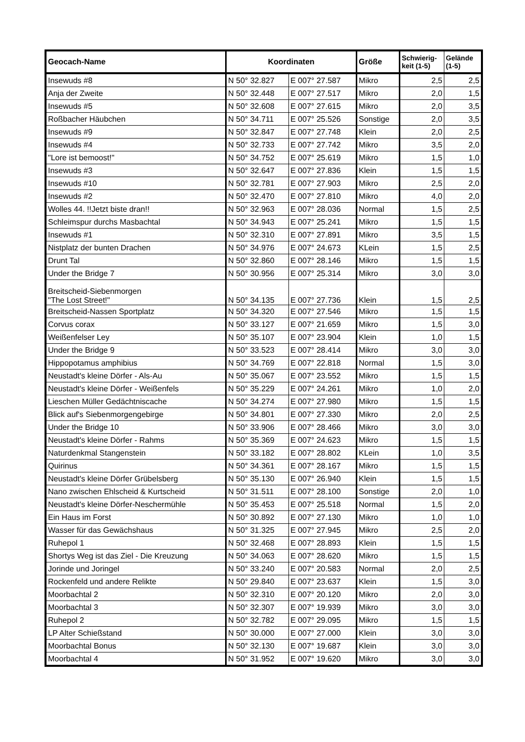| Geocach-Name | Koordinaten | | Größe | Schwierig-keit (1-5) | Gelände (1-5) |
| --- | --- | --- | --- | --- | --- |
| Insewuds #8 | N 50° 32.827 | E 007° 27.587 | Mikro | 2,5 | 2,5 |
| Anja der Zweite | N 50° 32.448 | E 007° 27.517 | Mikro | 2,0 | 1,5 |
| Insewuds #5 | N 50° 32.608 | E 007° 27.615 | Mikro | 2,0 | 3,5 |
| Roßbacher Häubchen | N 50° 34.711 | E 007° 25.526 | Sonstige | 2,0 | 3,5 |
| Insewuds #9 | N 50° 32.847 | E 007° 27.748 | Klein | 2,0 | 2,5 |
| Insewuds #4 | N 50° 32.733 | E 007° 27.742 | Mikro | 3,5 | 2,0 |
| "Lore ist bemoost!" | N 50° 34.752 | E 007° 25.619 | Mikro | 1,5 | 1,0 |
| Insewuds #3 | N 50° 32.647 | E 007° 27.836 | Klein | 1,5 | 1,5 |
| Insewuds #10 | N 50° 32.781 | E 007° 27.903 | Mikro | 2,5 | 2,0 |
| Insewuds #2 | N 50° 32.470 | E 007° 27.810 | Mikro | 4,0 | 2,0 |
| Wolles 44. !!Jetzt biste dran!! | N 50° 32.963 | E 007° 28.036 | Normal | 1,5 | 2,5 |
| Schleimspur durchs Masbachtal | N 50° 34.943 | E 007° 25.241 | Mikro | 1,5 | 1,5 |
| Insewuds #1 | N 50° 32.310 | E 007° 27.891 | Mikro | 3,5 | 1,5 |
| Nistplatz der bunten Drachen | N 50° 34.976 | E 007° 24.673 | KLein | 1,5 | 2,5 |
| Drunt Tal | N 50° 32.860 | E 007° 28.146 | Mikro | 1,5 | 1,5 |
| Under the Bridge 7 | N 50° 30.956 | E 007° 25.314 | Mikro | 3,0 | 3,0 |
| Breitscheid-Siebenmorgen "The Lost Street!" | N 50° 34.135 | E 007° 27.736 | Klein | 1,5 | 2,5 |
| Breitscheid-Nassen Sportplatz | N 50° 34.320 | E 007° 27.546 | Mikro | 1,5 | 1,5 |
| Corvus corax | N 50° 33.127 | E 007° 21.659 | Mikro | 1,5 | 3,0 |
| Weißenfelser Ley | N 50° 35.107 | E 007° 23.904 | Klein | 1,0 | 1,5 |
| Under the Bridge 9 | N 50° 33.523 | E 007° 28.414 | Mikro | 3,0 | 3,0 |
| Hippopotamus amphibius | N 50° 34.769 | E 007° 22.818 | Normal | 1,5 | 3,0 |
| Neustadt's kleine Dörfer - Als-Au | N 50° 35.067 | E 007° 23.552 | Mikro | 1,5 | 1,5 |
| Neustadt's kleine Dörfer - Weißenfels | N 50° 35.229 | E 007° 24.261 | Mikro | 1,0 | 2,0 |
| Lieschen Müller Gedächtniscache | N 50° 34.274 | E 007° 27.980 | Mikro | 1,5 | 1,5 |
| Blick auf's Siebenmorgengebirge | N 50° 34.801 | E 007° 27.330 | Mikro | 2,0 | 2,5 |
| Under the Bridge 10 | N 50° 33.906 | E 007° 28.466 | Mikro | 3,0 | 3,0 |
| Neustadt's kleine Dörfer - Rahms | N 50° 35.369 | E 007° 24.623 | Mikro | 1,5 | 1,5 |
| Naturdenkmal Stangenstein | N 50° 33.182 | E 007° 28.802 | KLein | 1,0 | 3,5 |
| Quirinus | N 50° 34.361 | E 007° 28.167 | Mikro | 1,5 | 1,5 |
| Neustadt's kleine Dörfer Grübelsberg | N 50° 35.130 | E 007° 26.940 | Klein | 1,5 | 1,5 |
| Nano zwischen Ehlscheid & Kurtscheid | N 50° 31.511 | E 007° 28.100 | Sonstige | 2,0 | 1,0 |
| Neustadt's kleine Dörfer-Neschermühle | N 50° 35.453 | E 007° 25.518 | Normal | 1,5 | 2,0 |
| Ein Haus im Forst | N 50° 30.892 | E 007° 27.130 | Mikro | 1,0 | 1,0 |
| Wasser für das Gewächshaus | N 50° 31.325 | E 007° 27.945 | Mikro | 2,5 | 2,0 |
| Ruhepol 1 | N 50° 32.468 | E 007° 28.893 | Klein | 1,5 | 1,5 |
| Shortys Weg ist das Ziel - Die Kreuzung | N 50° 34.063 | E 007° 28.620 | Mikro | 1,5 | 1,5 |
| Jorinde und Joringel | N 50° 33.240 | E 007° 20.583 | Normal | 2,0 | 2,5 |
| Rockenfeld und andere Relikte | N 50° 29.840 | E 007° 23.637 | Klein | 1,5 | 3,0 |
| Moorbachtal 2 | N 50° 32.310 | E 007° 20.120 | Mikro | 2,0 | 3,0 |
| Moorbachtal 3 | N 50° 32.307 | E 007° 19.939 | Mikro | 3,0 | 3,0 |
| Ruhepol 2 | N 50° 32.782 | E 007° 29.095 | Mikro | 1,5 | 1,5 |
| LP Alter Schießstand | N 50° 30.000 | E 007° 27.000 | Klein | 3,0 | 3,0 |
| Moorbachtal Bonus | N 50° 32.130 | E 007° 19.687 | Klein | 3,0 | 3,0 |
| Moorbachtal 4 | N 50° 31.952 | E 007° 19.620 | Mikro | 3,0 | 3,0 |